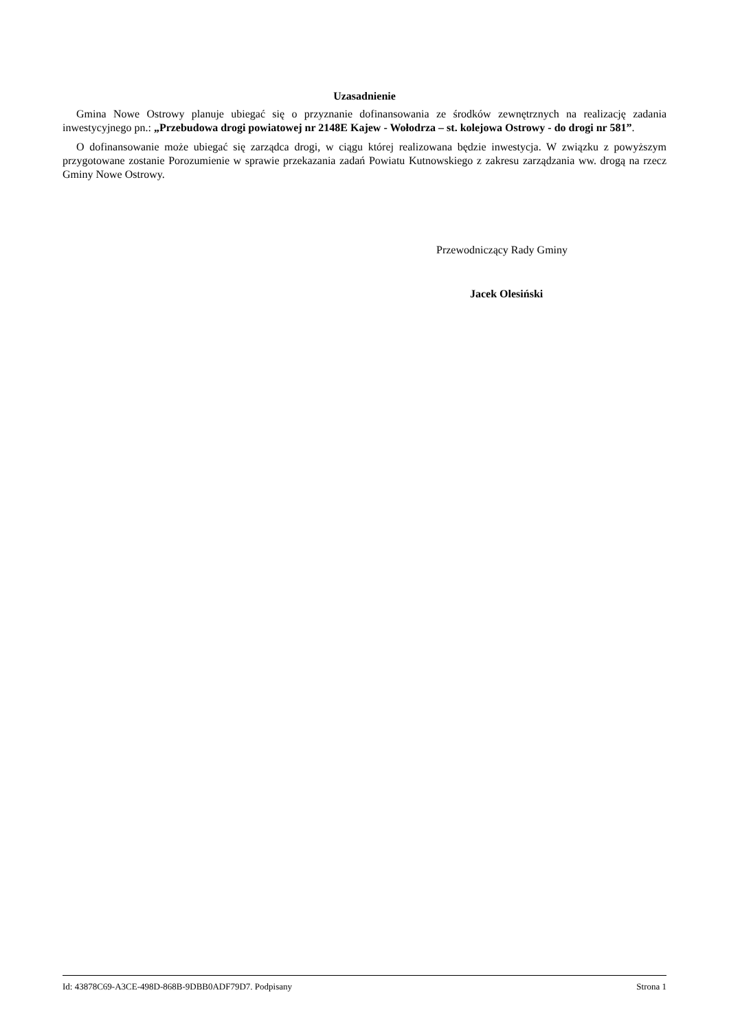Uzasadnienie
Gmina Nowe Ostrowy planuje ubiegać się o przyznanie dofinansowania ze środków zewnętrznych na realizację zadania inwestycyjnego pn.: „Przebudowa drogi powiatowej nr 2148E Kajew - Wołodrza – st. kolejowa Ostrowy - do drogi nr 581”.
O dofinansowanie może ubiegać się zarządca drogi, w ciągu której realizowana będzie inwestycja. W związku z powyższym przygotowane zostanie Porozumienie w sprawie przekazania zadań Powiatu Kutnowskiego z zakresu zarządzania ww. drogą na rzecz Gminy Nowe Ostrowy.
Przewodniczący Rady Gminy
Jacek Olesiński
Id: 43878C69-A3CE-498D-868B-9DBB0ADF79D7. Podpisany Strona 1